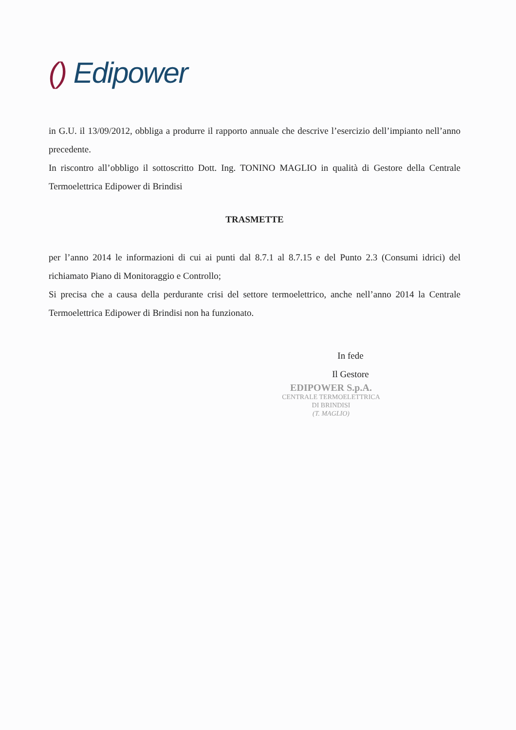() Edipower
in G.U. il 13/09/2012, obbliga a produrre il rapporto annuale che descrive l’esercizio dell’impianto nell’anno precedente.
In riscontro all’obbligo il sottoscritto Dott. Ing. TONINO MAGLIO in qualità di Gestore della Centrale Termoelettrica Edipower di Brindisi
TRASMETTE
per l’anno 2014 le informazioni di cui ai punti dal 8.7.1 al 8.7.15 e del Punto 2.3 (Consumi idrici) del richiamato Piano di Monitoraggio e Controllo;
Si precisa che a causa della perdurante crisi del settore termoelettrico, anche nell’anno 2014 la Centrale Termoelettrica Edipower di Brindisi non ha funzionato.
In fede
Il Gestore
EDIPOWER S.p.A.
CENTRALE TERMOELETTRICA
DI BRINDISI
(T. MAGLIO)